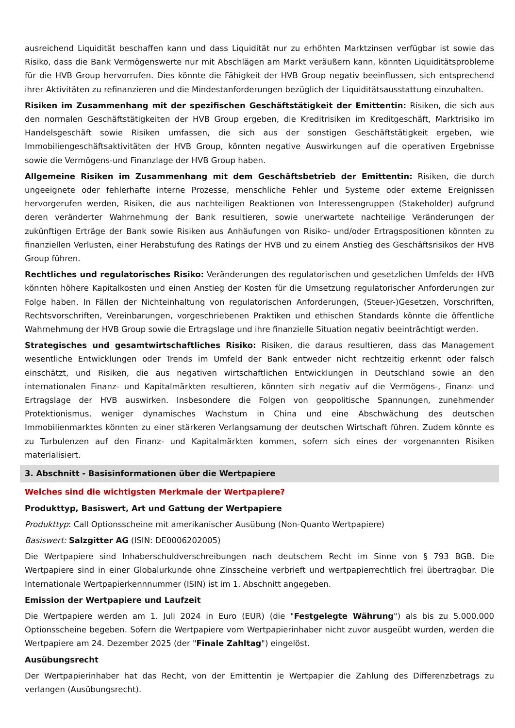ausreichend Liquidität beschaffen kann und dass Liquidität nur zu erhöhten Marktzinsen verfügbar ist sowie das Risiko, dass die Bank Vermögenswerte nur mit Abschlägen am Markt veräußern kann, könnten Liquiditätsprobleme für die HVB Group hervorrufen. Dies könnte die Fähigkeit der HVB Group negativ beeinflussen, sich entsprechend ihrer Aktivitäten zu refinanzieren und die Mindestanforderungen bezüglich der Liquiditätsausstattung einzuhalten.
Risiken im Zusammenhang mit der spezifischen Geschäftstätigkeit der Emittentin: Risiken, die sich aus den normalen Geschäftstätigkeiten der HVB Group ergeben, die Kreditrisiken im Kreditgeschäft, Marktrisiko im Handelsgeschäft sowie Risiken umfassen, die sich aus der sonstigen Geschäftstätigkeit ergeben, wie Immobiliengeschäftsaktivitäten der HVB Group, könnten negative Auswirkungen auf die operativen Ergebnisse sowie die Vermögens-und Finanzlage der HVB Group haben.
Allgemeine Risiken im Zusammenhang mit dem Geschäftsbetrieb der Emittentin: Risiken, die durch ungeeignete oder fehlerhafte interne Prozesse, menschliche Fehler und Systeme oder externe Ereignissen hervorgerufen werden, Risiken, die aus nachteiligen Reaktionen von Interessengruppen (Stakeholder) aufgrund deren veränderter Wahrnehmung der Bank resultieren, sowie unerwartete nachteilige Veränderungen der zukünftigen Erträge der Bank sowie Risiken aus Anhäufungen von Risiko- und/oder Ertragspositionen könnten zu finanziellen Verlusten, einer Herabstufung des Ratings der HVB und zu einem Anstieg des Geschäftsrisikos der HVB Group führen.
Rechtliches und regulatorisches Risiko: Veränderungen des regulatorischen und gesetzlichen Umfelds der HVB könnten höhere Kapitalkosten und einen Anstieg der Kosten für die Umsetzung regulatorischer Anforderungen zur Folge haben. In Fällen der Nichteinhaltung von regulatorischen Anforderungen, (Steuer-)Gesetzen, Vorschriften, Rechtsvorschriften, Vereinbarungen, vorgeschriebenen Praktiken und ethischen Standards könnte die öffentliche Wahrnehmung der HVB Group sowie die Ertragslage und ihre finanzielle Situation negativ beeinträchtigt werden.
Strategisches und gesamtwirtschaftliches Risiko: Risiken, die daraus resultieren, dass das Management wesentliche Entwicklungen oder Trends im Umfeld der Bank entweder nicht rechtzeitig erkennt oder falsch einschätzt, und Risiken, die aus negativen wirtschaftlichen Entwicklungen in Deutschland sowie an den internationalen Finanz- und Kapitalmärkten resultieren, könnten sich negativ auf die Vermögens-, Finanz- und Ertragslage der HVB auswirken. Insbesondere die Folgen von geopolitische Spannungen, zunehmender Protektionismus, weniger dynamisches Wachstum in China und eine Abschwächung des deutschen Immobilienmarktes könnten zu einer stärkeren Verlangsamung der deutschen Wirtschaft führen. Zudem könnte es zu Turbulenzen auf den Finanz- und Kapitalmärkten kommen, sofern sich eines der vorgenannten Risiken materialisiert.
3. Abschnitt - Basisinformationen über die Wertpapiere
Welches sind die wichtigsten Merkmale der Wertpapiere?
Produkttyp, Basiswert, Art und Gattung der Wertpapiere
Produkttyp: Call Optionsscheine mit amerikanischer Ausübung (Non-Quanto Wertpapiere)
Basiswert: Salzgitter AG (ISIN: DE0006202005)
Die Wertpapiere sind Inhaberschuldverschreibungen nach deutschem Recht im Sinne von § 793 BGB. Die Wertpapiere sind in einer Globalurkunde ohne Zinsscheine verbrieft und wertpapierrechtlich frei übertragbar. Die Internationale Wertpapierkennnummer (ISIN) ist im 1. Abschnitt angegeben.
Emission der Wertpapiere und Laufzeit
Die Wertpapiere werden am 1. Juli 2024 in Euro (EUR) (die "Festgelegte Währung") als bis zu 5.000.000 Optionsscheine begeben. Sofern die Wertpapiere vom Wertpapierinhaber nicht zuvor ausgeübt wurden, werden die Wertpapiere am 24. Dezember 2025 (der "Finale Zahltag") eingelöst.
Ausübungsrecht
Der Wertpapierinhaber hat das Recht, von der Emittentin je Wertpapier die Zahlung des Differenzbetrags zu verlangen (Ausübungsrecht).